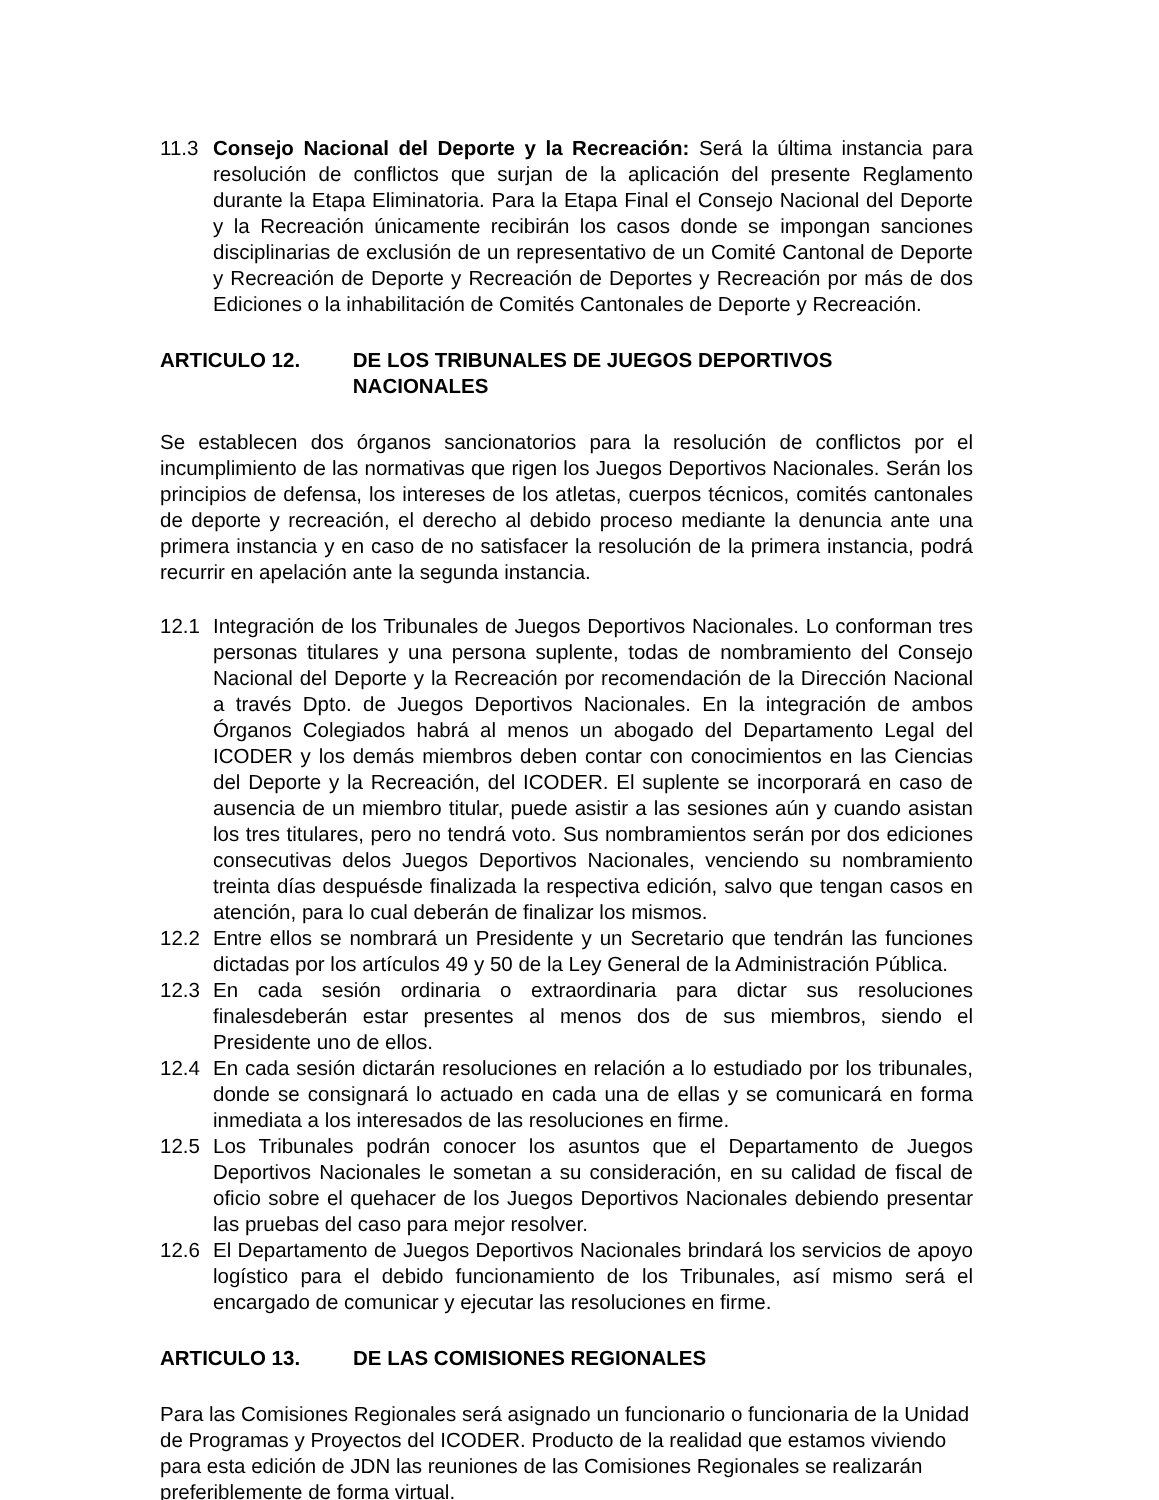11.3 Consejo Nacional del Deporte y la Recreación: Será la última instancia para resolución de conflictos que surjan de la aplicación del presente Reglamento durante la Etapa Eliminatoria. Para la Etapa Final el Consejo Nacional del Deporte y la Recreación únicamente recibirán los casos donde se impongan sanciones disciplinarias de exclusión de un representativo de un Comité Cantonal de Deporte y Recreación de Deporte y Recreación de Deportes y Recreación por más de dos Ediciones o la inhabilitación de Comités Cantonales de Deporte y Recreación.
ARTICULO 12. DE LOS TRIBUNALES DE JUEGOS DEPORTIVOS NACIONALES
Se establecen dos órganos sancionatorios para la resolución de conflictos por el incumplimiento de las normativas que rigen los Juegos Deportivos Nacionales. Serán los principios de defensa, los intereses de los atletas, cuerpos técnicos, comités cantonales de deporte y recreación, el derecho al debido proceso mediante la denuncia ante una primera instancia y en caso de no satisfacer la resolución de la primera instancia, podrá recurrir en apelación ante la segunda instancia.
12.1 Integración de los Tribunales de Juegos Deportivos Nacionales. Lo conforman tres personas titulares y una persona suplente, todas de nombramiento del Consejo Nacional del Deporte y la Recreación por recomendación de la Dirección Nacional a través Dpto. de Juegos Deportivos Nacionales. En la integración de ambos Órganos Colegiados habrá al menos un abogado del Departamento Legal del ICODER y los demás miembros deben contar con conocimientos en las Ciencias del Deporte y la Recreación, del ICODER. El suplente se incorporará en caso de ausencia de un miembro titular, puede asistir a las sesiones aún y cuando asistan los tres titulares, pero no tendrá voto. Sus nombramientos serán por dos ediciones consecutivas delos Juegos Deportivos Nacionales, venciendo su nombramiento treinta días despuésde finalizada la respectiva edición, salvo que tengan casos en atención, para lo cual deberán de finalizar los mismos.
12.2 Entre ellos se nombrará un Presidente y un Secretario que tendrán las funciones dictadas por los artículos 49 y 50 de la Ley General de la Administración Pública.
12.3 En cada sesión ordinaria o extraordinaria para dictar sus resoluciones finalesdeberán estar presentes al menos dos de sus miembros, siendo el Presidente uno de ellos.
12.4 En cada sesión dictarán resoluciones en relación a lo estudiado por los tribunales, donde se consignará lo actuado en cada una de ellas y se comunicará en forma inmediata a los interesados de las resoluciones en firme.
12.5 Los Tribunales podrán conocer los asuntos que el Departamento de Juegos Deportivos Nacionales le sometan a su consideración, en su calidad de fiscal de oficio sobre el quehacer de los Juegos Deportivos Nacionales debiendo presentar las pruebas del caso para mejor resolver.
12.6 El Departamento de Juegos Deportivos Nacionales brindará los servicios de apoyo logístico para el debido funcionamiento de los Tribunales, así mismo será el encargado de comunicar y ejecutar las resoluciones en firme.
ARTICULO 13. DE LAS COMISIONES REGIONALES
Para las Comisiones Regionales será asignado un funcionario o funcionaria de la Unidad de Programas y Proyectos del ICODER. Producto de la realidad que estamos viviendo para esta edición de JDN las reuniones de las Comisiones Regionales se realizarán preferiblemente de forma virtual.